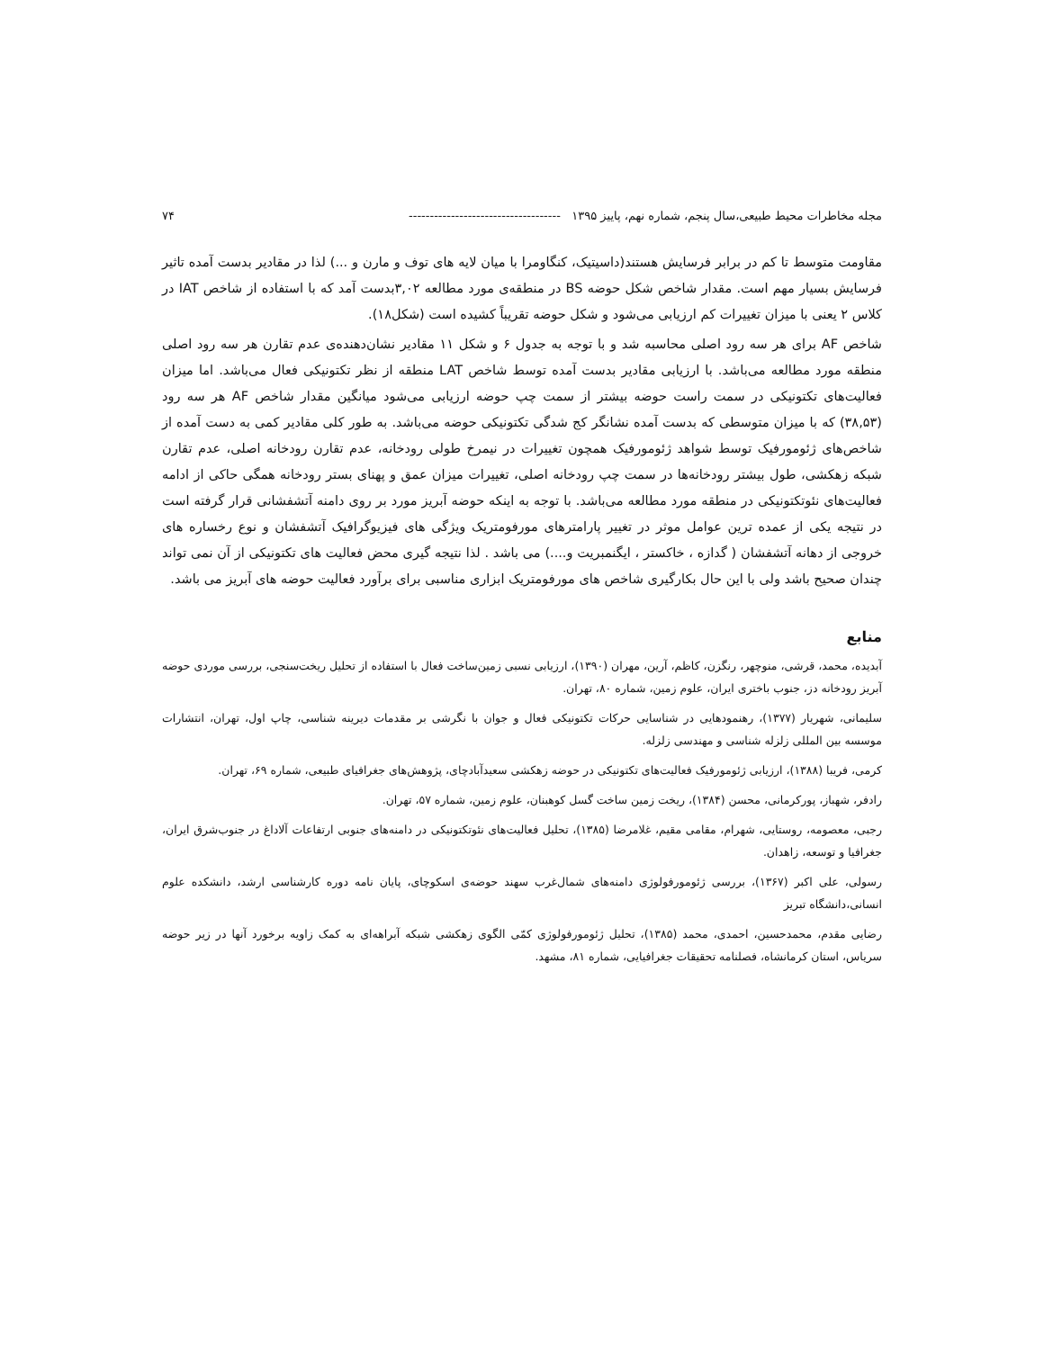مجله مخاطرات محیط طبیعی،سال پنجم، شماره نهم، پاییز ۱۳۹۵ ------------------------------------ ۷۴
مقاومت متوسط تا کم در برابر فرسایش هستند(داسیتیک، کنگاومرا با میان لایه های توف و مارن و ...) لذا در مقادیر بدست آمده تاثیر فرسایش بسیار مهم است. مقدار شاخص شکل حوضه BS در منطقه‌ی مورد مطالعه ۳,۰۲بدست آمد که با استفاده از شاخص IAT در کلاس ۲ یعنی با میزان تغییرات کم ارزیابی می‌شود و شکل حوضه تقریباً کشیده است (شکل۱۸).
شاخص AF برای هر سه رود اصلی محاسبه شد و با توجه به جدول ۶ و شکل ۱۱ مقادیر نشان‌دهنده‌ی عدم تقارن هر سه رود اصلی منطقه مورد مطالعه می‌باشد. با ارزیابی مقادیر بدست آمده توسط شاخص LAT منطقه از نظر تکتونیکی فعال می‌باشد. اما میزان فعالیت‌های تکتونیکی در سمت راست حوضه بیشتر از سمت چپ حوضه ارزیابی می‌شود میانگین مقدار شاخص AF هر سه رود (۳۸,۵۳) که با میزان متوسطی که بدست آمده نشانگر کج شدگی تکتونیکی حوضه می‌باشد. به طور کلی مقادیر کمی به دست آمده از شاخص‌های ژئومورفیک توسط شواهد ژئومورفیک همچون تغییرات در نیمرخ طولی رودخانه، عدم تقارن رودخانه اصلی، عدم تقارن شبکه زهکشی، طول بیشتر رودخانه‌ها در سمت چپ رودخانه اصلی، تغییرات میزان عمق و پهنای بستر رودخانه همگی حاکی از ادامه فعالیت‌های نئوتکتونیکی در منطقه مورد مطالعه می‌باشد. با توجه به اینکه حوضه آبریز مورد بر روی دامنه آتشفشانی قرار گرفته است در نتیجه یکی از عمده ترین عوامل موثر در تغییر پارامترهای مورفومتریک ویژگی های فیزیوگرافیک آتشفشان و نوع رخساره های خروجی از دهانه آتشفشان ( گدازه ، خاکستر ، ایگنمبریت و....) می باشد . لذا نتیجه گیری محض فعالیت های تکتونیکی از آن نمی تواند چندان صحیح باشد ولی با این حال بکارگیری شاخص های مورفومتریک ابزاری مناسبی برای برآورد فعالیت حوضه های آبریز می باشد.
منابع
آبدیده، محمد، قرشی، منوچهر، رنگزن، کاظم، آرین، مهران (۱۳۹۰)، ارزیابی نسبی زمین‌ساخت فعال با استفاده از تحلیل ریخت‌سنجی، بررسی موردی حوضه آبریز رودخانه دز، جنوب باختری ایران، علوم زمین، شماره ۸۰، تهران.
سلیمانی، شهریار (۱۳۷۷)، رهنمودهایی در شناسایی حرکات تکتونیکی فعال و جوان با نگرشی بر مقدمات دیرینه شناسی، چاپ اول، تهران، انتشارات موسسه بین المللی زلزله شناسی و مهندسی زلزله.
کرمی، فریبا (۱۳۸۸)، ارزیابی ژئومورفیک فعالیت‌های تکتونیکی در حوضه زهکشی سعیدآبادچای، پژوهش‌های جغرافیای طبیعی، شماره ۶۹، تهران.
رادفر، شهباز، پورکرمانی، محسن (۱۳۸۴)، ریخت زمین ساخت گسل کوهبنان، علوم زمین، شماره ۵۷، تهران.
رجبی، معصومه، روستایی، شهرام، مقامی مقیم، غلامرضا (۱۳۸۵)، تحلیل فعالیت‌های نئوتکتونیکی در دامنه‌های جنوبی ارتفاعات آلاداغ در جنوب‌شرق ایران، جغرافیا و توسعه، زاهدان.
رسولی، علی اکبر (۱۳۶۷)، بررسی ژئومورفولوژی دامنه‌های شمال‌غرب سهند حوضه‌ی اسکوچای، پایان نامه دوره کارشناسی ارشد، دانشکده علوم انسانی،دانشگاه تبریز
رضایی مقدم، محمدحسین، احمدی، محمد (۱۳۸۵)، تحلیل ژئومورفولوژی کمّی الگوی زهکشی شبکه آبراهه‌ای به کمک زاویه برخورد آنها در زیر حوضه سریاس، استان کرمانشاه، فصلنامه تحقیقات جغرافیایی، شماره ۸۱، مشهد.